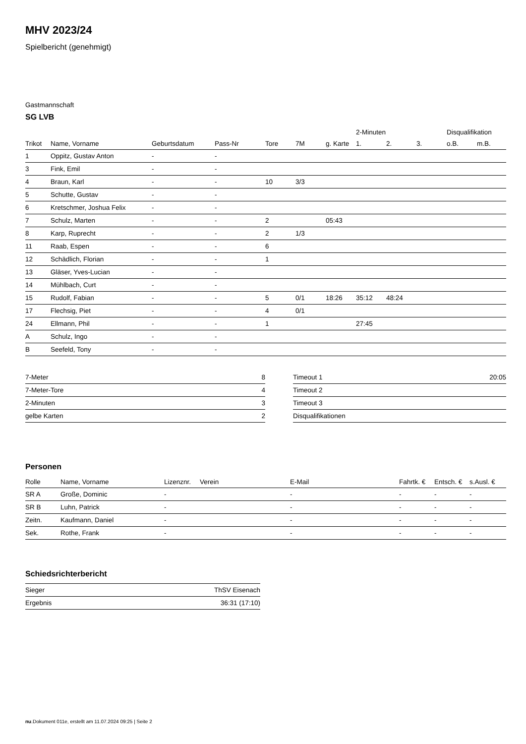MHV 2023/24
Spielbericht (genehmigt)
Gastmannschaft
SG LVB
| | | | | | | | 2-Minuten | | | Disqualifikation | |
| --- | --- | --- | --- | --- | --- | --- | --- | --- | --- | --- | --- |
| Trikot | Name, Vorname | Geburtsdatum | Pass-Nr | Tore | 7M | g. Karte | 1. | 2. | 3. | o.B. | m.B. |
| 1 | Oppitz, Gustav Anton | - | - | | | | | | | | |
| 3 | Fink, Emil | - | - | | | | | | | | |
| 4 | Braun, Karl | - | - | 10 | 3/3 | | | | | | |
| 5 | Schutte, Gustav | - | - | | | | | | | | |
| 6 | Kretschmer, Joshua Felix | - | - | | | | | | | | |
| 7 | Schulz, Marten | - | - | 2 | | 05:43 | | | | | |
| 8 | Karp, Ruprecht | - | - | 2 | 1/3 | | | | | | |
| 11 | Raab, Espen | - | - | 6 | | | | | | | |
| 12 | Schädlich, Florian | - | - | 1 | | | | | | | |
| 13 | Gläser, Yves-Lucian | - | - | | | | | | | | |
| 14 | Mühlbach, Curt | - | - | | | | | | | | |
| 15 | Rudolf, Fabian | - | - | 5 | 0/1 | 18:26 | 35:12 | 48:24 | | | |
| 17 | Flechsig, Piet | - | - | 4 | 0/1 | | | | | | |
| 24 | Ellmann, Phil | - | - | 1 | | | 27:45 | | | | |
| A | Schulz, Ingo | - | - | | | | | | | | |
| B | Seefeld, Tony | - | - | | | | | | | | |
| 7-Meter | 8 |
| 7-Meter-Tore | 4 |
| 2-Minuten | 3 |
| gelbe Karten | 2 |
| Timeout 1 | 20:05 |
| Timeout 2 | |
| Timeout 3 | |
| Disqualifikationen | |
Personen
| Rolle | Name, Vorname | Lizenznr. | Verein | E-Mail | Fahrtk. € | Entsch. € | s.Ausl. € |
| --- | --- | --- | --- | --- | --- | --- | --- |
| SR A | Große, Dominic | - | | - | - | - | - |
| SR B | Luhn, Patrick | - | | - | - | - | - |
| Zeitn. | Kaufmann, Daniel | - | | - | - | - | - |
| Sek. | Rothe, Frank | - | | - | - | - | - |
Schiedsrichterbericht
| Sieger | ThSV Eisenach |
| Ergebnis | 36:31 (17:10) |
nu.Dokument 011e, erstellt am 11.07.2024 09:25 | Seite 2